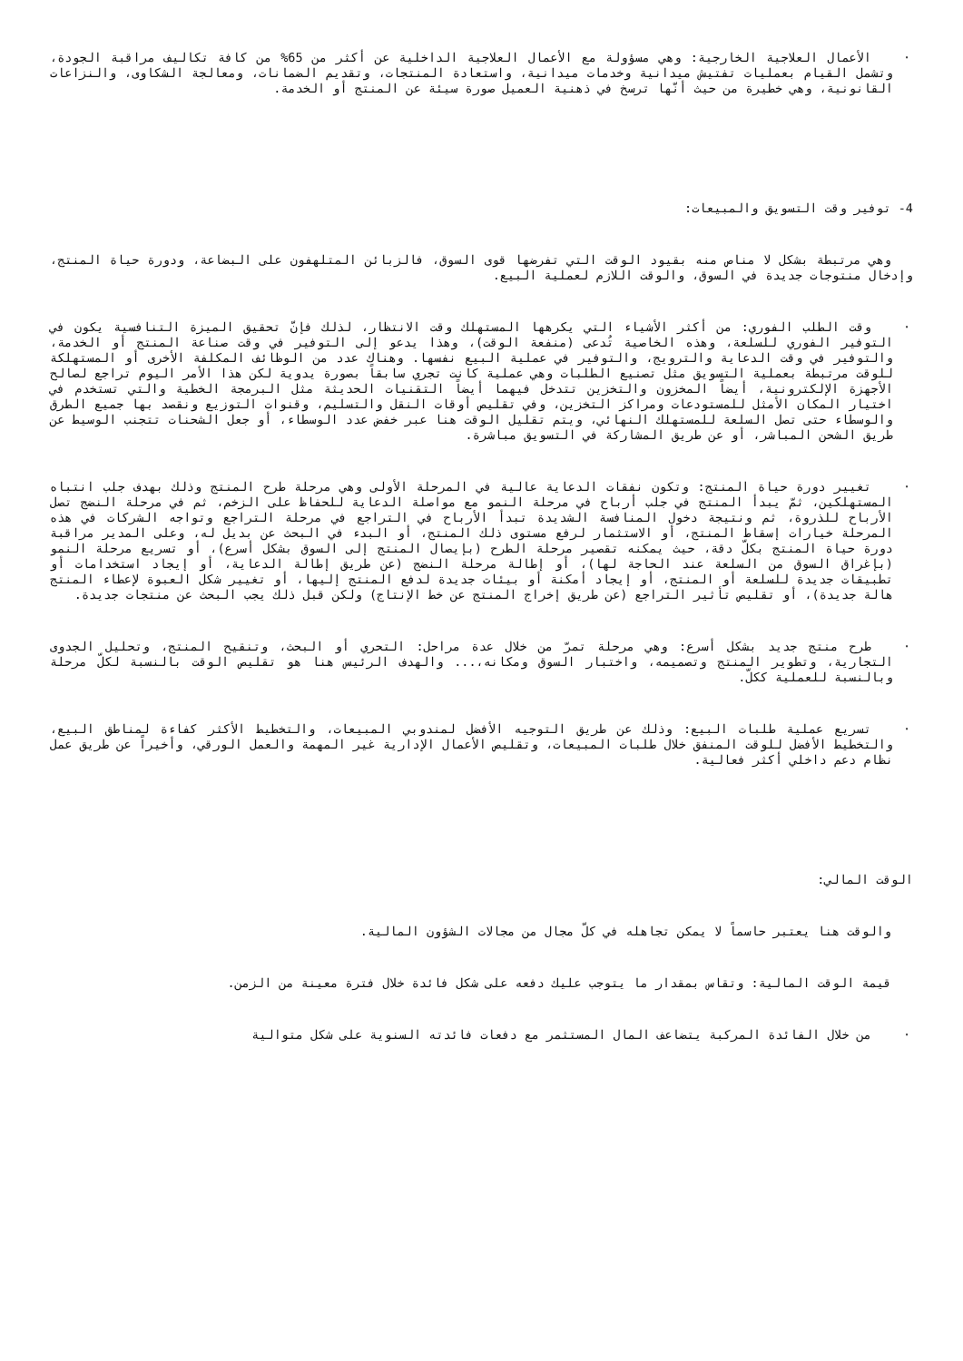· الأعمال العلاجية الخارجية: وهي مسؤولة مع الأعمال العلاجية الداخلية عن أكثر من 65% من كافة تكاليف مراقبة الجودة، وتشمل القيام بعمليات تفتيش ميدانية وخدمات ميدانية، واستعادة المنتجات، وتقديم الضمانات، ومعالجة الشكاوى، والنزاعات القانونية، وهي خطيرة من حيث أنّها ترسخ في ذهنية العميل صورة سيئة عن المنتج أو الخدمة.
4- توفير وقت التسويق والمبيعات:
وهي مرتبطة بشكل لا مناص منه بقيود الوقت التي تفرضها قوى السوق، فالزبائن المتلهفون على البضاعة، ودورة حياة المنتج، وإدخال منتوجات جديدة في السوق، والوقت اللازم لعملية البيع.
· وقت الطلب الفوري: من أكثر الأشياء التي يكرهها المستهلك وقت الانتظار، لذلك فإنّ تحقيق الميزة التنافسية يكون في التوفير الفوري للسلعة، وهذه الخاصية تُدعى (منفعة الوقت)، وهذا يدعو إلى التوفير في وقت صناعة المنتج أو الخدمة، والتوفير في وقت الدعاية والترويج، والتوفير في عملية البيع نفسها. وهناك عدد من الوظائف المكلفة الأخرى أو المستهلكة للوقت مرتبطة بعملية التسويق مثل تصنيع الطلبات وهي عملية كانت تجري سابقاً بصورة يدوية لكن هذا الأمر اليوم تراجع لصالح الأجهزة الإلكترونية، أيضاً المخزون والتخزين تتدخل فيهما أيضاً التقنيات الحديثة مثل البرمجة الخطية والتي تستخدم في اختيار المكان الأمثل للمستودعات ومراكز التخزين، وفي تقليص أوقات النقل والتسليم، وقنوات التوزيع ونقصد بها جميع الطرق والوسطاء حتى تصل السلعة للمستهلك النهائي، ويتم تقليل الوقت هنا عبر خفض عدد الوسطاء، أو جعل الشحنات تتجنب الوسيط عن طريق الشحن المباشر، أو عن طريق المشاركة في التسويق مباشرة.
· تغيير دورة حياة المنتج: وتكون نفقات الدعاية عالية في المرحلة الأولى وهي مرحلة طرح المنتج وذلك بهدف جلب انتباه المستهلكين، ثمّ يبدأ المنتج في جلب أرباح في مرحلة النمو مع مواصلة الدعاية للحفاظ على الزخم، ثم في مرحلة النضج تصل الأرباح للذروة، ثم ونتيجة دخول المنافسة الشديدة تبدأ الأرباح في التراجع في مرحلة التراجع وتواجه الشركات في هذه المرحلة خيارات إسقاط المنتج، أو الاستثمار لرفع مستوى ذلك المنتج، أو البدء في البحث عن بديل له، وعلى المدير مراقبة دورة حياة المنتج بكلّ دقة، حيث يمكنه تقصير مرحلة الطرح (بإيصال المنتج إلى السوق بشكل أسرع)، أو تسريع مرحلة النمو (بإغراق السوق من السلعة عند الحاجة لها)، أو إطالة مرحلة النضج (عن طريق إطالة الدعاية، أو إيجاد استخدامات أو تطبيقات جديدة للسلعة أو المنتج، أو إيجاد أمكنة أو بيئات جديدة لدفع المنتج إليها، أو تغيير شكل العبوة لإعطاء المنتج هالة جديدة)، أو تقليص تأثير التراجع (عن طريق إخراج المنتج عن خط الإنتاج) ولكن قبل ذلك يجب البحث عن منتجات جديدة.
· طرح منتج جديد بشكل أسرع: وهي مرحلة تمرّ من خلال عدة مراحل: التحري أو البحث، وتنقيح المنتج، وتحليل الجدوى التجارية، وتطوير المنتج وتصميمه، واختبار السوق ومكانه،... والهدف الرئيس هنا هو تقليص الوقت بالنسبة لكلّ مرحلة وبالنسبة للعملية ككلّ.
· تسريع عملية طلبات البيع: وذلك عن طريق التوجيه الأفضل لمندوبي المبيعات، والتخطيط الأكثر كفاءة لمناطق البيع، والتخطيط الأفضل للوقت المنفق خلال طلبات المبيعات، وتقليص الأعمال الإدارية غير المهمة والعمل الورقي، وأخيراً عن طريق عمل نظام دعم داخلي أكثر فعالية.
الوقت المالي:
والوقت هنا يعتبر حاسماً لا يمكن تجاهله في كلّ مجال من مجالات الشؤون المالية.
قيمة الوقت المالية: وتقاس بمقدار ما يتوجب عليك دفعه على شكل فائدة خلال فترة معينة من الزمن.
· من خلال الفائدة المركبة يتضاعف المال المستثمر مع دفعات فائدته السنوية على شكل متوالية